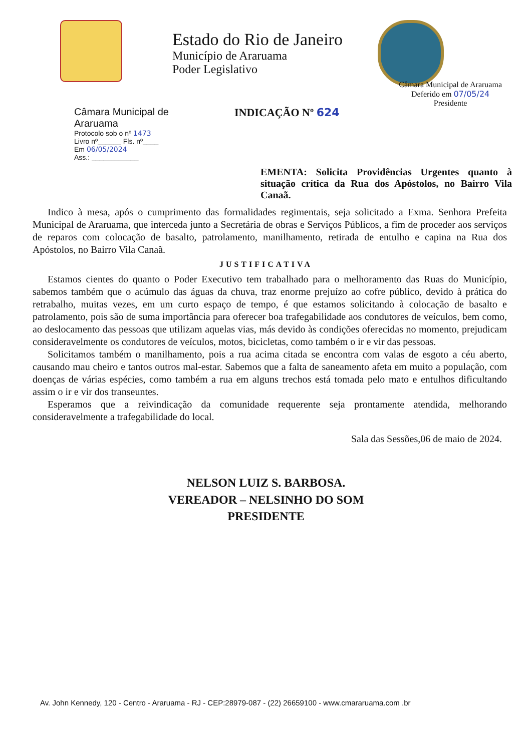Estado do Rio de Janeiro
Município de Araruama
Poder Legislativo
Câmara Municipal de Araruama
Deferido em 07/05/24
Presidente
Câmara Municipal de Araruama
Protocolo sob o nº 1473
Livro nº______ Fls. nº____
Em 06/05/2024
Ass.: ____________
INDICAÇÃO Nº 624
EMENTA: Solicita Providências Urgentes quanto à situação crítica da Rua dos Apóstolos, no Bairro Vila Canaã.
Indico à mesa, após o cumprimento das formalidades regimentais, seja solicitado a Exma. Senhora Prefeita Municipal de Araruama, que interceda junto a Secretária de obras e Serviços Públicos, a fim de proceder aos serviços de reparos com colocação de basalto, patrolamento, manilhamento, retirada de entulho e capina na Rua dos Apóstolos, no Bairro Vila Canaã.
JUSTIFICATIVA
Estamos cientes do quanto o Poder Executivo tem trabalhado para o melhoramento das Ruas do Município, sabemos também que o acúmulo das águas da chuva, traz enorme prejuízo ao cofre público, devido à prática do retrabalho, muitas vezes, em um curto espaço de tempo, é que estamos solicitando à colocação de basalto e patrolamento, pois são de suma importância para oferecer boa trafegabilidade aos condutores de veículos, bem como, ao deslocamento das pessoas que utilizam aquelas vias, más devido às condições oferecidas no momento, prejudicam consideravelmente os condutores de veículos, motos, bicicletas, como também o ir e vir das pessoas.
Solicitamos também o manilhamento, pois a rua acima citada se encontra com valas de esgoto a céu aberto, causando mau cheiro e tantos outros mal-estar. Sabemos que a falta de saneamento afeta em muito a população, com doenças de várias espécies, como também a rua em alguns trechos está tomada pelo mato e entulhos dificultando assim o ir e vir dos transeuntes.
Esperamos que a reivindicação da comunidade requerente seja prontamente atendida, melhorando consideravelmente a trafegabilidade do local.
Sala das Sessões,06 de maio de 2024.
NELSON LUIZ S. BARBOSA.
VEREADOR – NELSINHO DO SOM
PRESIDENTE
Av. John Kennedy, 120 - Centro - Araruama - RJ - CEP:28979-087 - (22) 26659100 - www.cmararuama.com .br